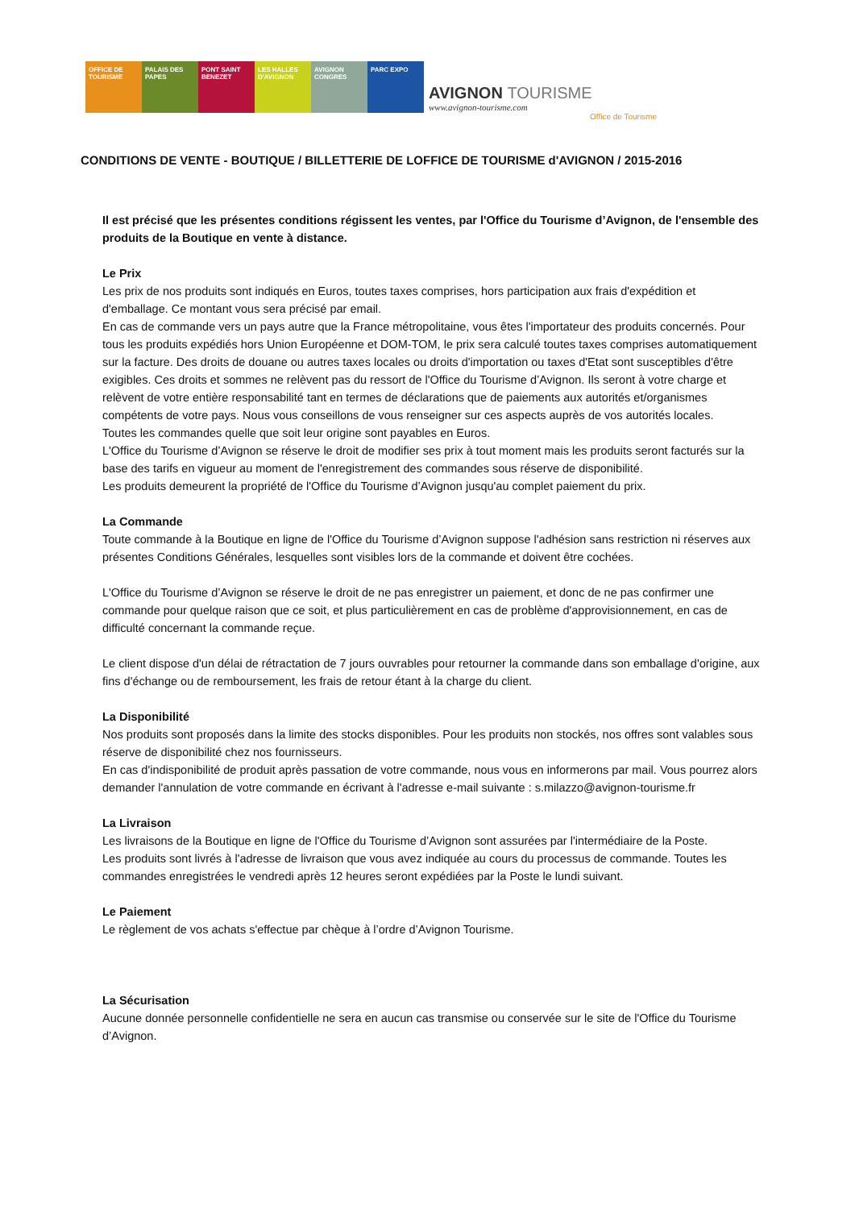OFFICE DE TOURISME
PALAIS DES PAPES
PONT SAINT BENEZET
LES HALLES D'AVIGNON
AVIGNON CONGRES
PARC EXPO
AVIGNON TOURISME
www.avignon-tourisme.com
Office de Tourisme
CONDITIONS DE VENTE - BOUTIQUE / BILLETTERIE DE LOFFICE DE TOURISME d'AVIGNON / 2015-2016
Il est précisé que les présentes conditions régissent les ventes, par l'Office du Tourisme d’Avignon, de l'ensemble des produits de la Boutique en vente à distance.
Le Prix
Les prix de nos produits sont indiqués en Euros, toutes taxes comprises, hors participation aux frais d'expédition et d'emballage. Ce montant vous sera précisé par email.
En cas de commande vers un pays autre que la France métropolitaine, vous êtes l'importateur des produits concernés. Pour tous les produits expédiés hors Union Européenne et DOM-TOM, le prix sera calculé toutes taxes comprises automatiquement sur la facture. Des droits de douane ou autres taxes locales ou droits d'importation ou taxes d'Etat sont susceptibles d'être exigibles. Ces droits et sommes ne relèvent pas du ressort de l'Office du Tourisme d’Avignon. Ils seront à votre charge et relèvent de votre entière responsabilité tant en termes de déclarations que de paiements aux autorités et/organismes compétents de votre pays. Nous vous conseillons de vous renseigner sur ces aspects auprès de vos autorités locales.
Toutes les commandes quelle que soit leur origine sont payables en Euros.
L'Office du Tourisme d’Avignon se réserve le droit de modifier ses prix à tout moment mais les produits seront facturés sur la base des tarifs en vigueur au moment de l'enregistrement des commandes sous réserve de disponibilité.
Les produits demeurent la propriété de l'Office du Tourisme d’Avignon jusqu'au complet paiement du prix.
La Commande
Toute commande à la Boutique en ligne de l'Office du Tourisme d’Avignon suppose l'adhésion sans restriction ni réserves aux présentes Conditions Générales, lesquelles sont visibles lors de la commande et doivent être cochées.
L'Office du Tourisme d’Avignon se réserve le droit de ne pas enregistrer un paiement, et donc de ne pas confirmer une commande pour quelque raison que ce soit, et plus particulièrement en cas de problème d'approvisionnement, en cas de difficulté concernant la commande reçue.
Le client dispose d'un délai de rétractation de 7 jours ouvrables pour retourner la commande dans son emballage d'origine, aux fins d'échange ou de remboursement, les frais de retour étant à la charge du client.
La Disponibilité
Nos produits sont proposés dans la limite des stocks disponibles. Pour les produits non stockés, nos offres sont valables sous réserve de disponibilité chez nos fournisseurs.
En cas d'indisponibilité de produit après passation de votre commande, nous vous en informerons par mail. Vous pourrez alors demander l'annulation de votre commande en écrivant à l'adresse e-mail suivante : s.milazzo@avignon-tourisme.fr
La Livraison
Les livraisons de la Boutique en ligne de l'Office du Tourisme d’Avignon sont assurées par l'intermédiaire de la Poste.
Les produits sont livrés à l'adresse de livraison que vous avez indiquée au cours du processus de commande. Toutes les commandes enregistrées le vendredi après 12 heures seront expédiées par la Poste le lundi suivant.
Le Paiement
Le règlement de vos achats s'effectue par chèque à l’ordre d’Avignon Tourisme.
La Sécurisation
Aucune donnée personnelle confidentielle ne sera en aucun cas transmise ou conservée sur le site de l'Office du Tourisme d’Avignon.